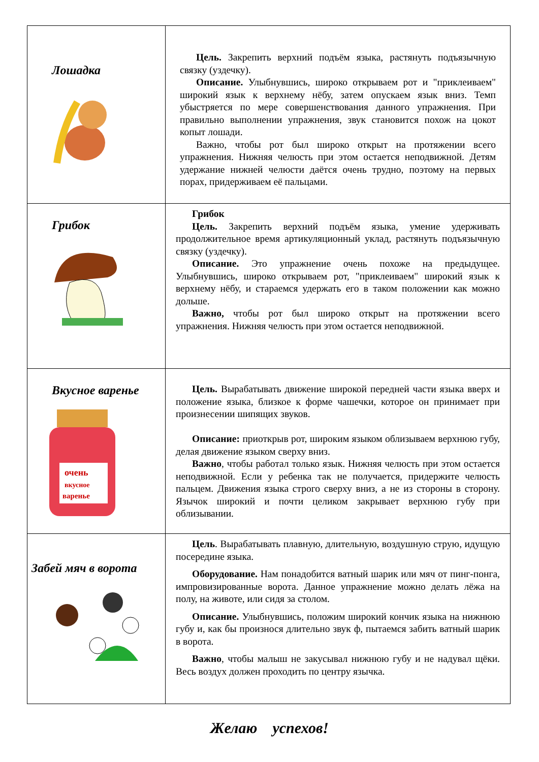| Лошадка | Цель. Закрепить верхний подъём языка, растянуть подъязычную связку (уздечку). Описание. Улыбнувшись, широко открываем рот и "приклеиваем" широкий язык к верхнему нёбу, затем опускаем язык вниз. Темп убыстряется по мере совершенствования данного упражнения. При правильно выполнении упражнения, звук становится похож на цокот копыт лошади. Важно, чтобы рот был широко открыт на протяжении всего упражнения. Нижняя челюсть при этом остается неподвижной. Детям удержание нижней челюсти даётся очень трудно, поэтому на первых порах, придерживаем её пальцами. |
| Грибок | Грибок Цель. Закрепить верхний подъём языка, умение удерживать продолжительное время артикуляционный уклад, растянуть подъязычную связку (уздечку). Описание. Это упражнение очень похоже на предыдущее. Улыбнувшись, широко открываем рот, "приклеиваем" широкий язык к верхнему нёбу, и стараемся удержать его в таком положении как можно дольше. Важно, чтобы рот был широко открыт на протяжении всего упражнения. Нижняя челюсть при этом остается неподвижной. |
| Вкусное варенье очень вкусное варенье | Цель. Вырабатывать движение широкой передней части языка вверх и положение языка, близкое к форме чашечки, которое он принимает при произнесении шипящих звуков. Описание: приоткрыв рот, широким языком облизываем верхнюю губу, делая движение языком сверху вниз. Важно , чтобы работал только язык. Нижняя челюсть при этом остается неподвижной. Если у ребенка так не получается, придержите челюсть пальцем. Движения языка строго сверху вниз, а не из стороны в сторону. Язычок широкий и почти целиком закрывает верхнюю губу при облизывании. |
| Забей мяч в ворота | Цель . Вырабатывать плавную, длительную, воздушную струю, идущую посередине языка. Оборудование. Нам понадобится ватный шарик или мяч от пинг-понга, импровизированные ворота. Данное упражнение можно делать лёжа на полу, на животе, или сидя за столом. Описание. Улыбнувшись, положим широкий кончик языка на нижнюю губу и, как бы произнося длительно звук ф, пытаемся забить ватный шарик в ворота. Важно , чтобы малыш не закусывал нижнюю губу и не надувал щёки. Весь воздух должен проходить по центру язычка. |
Желаю успехов!